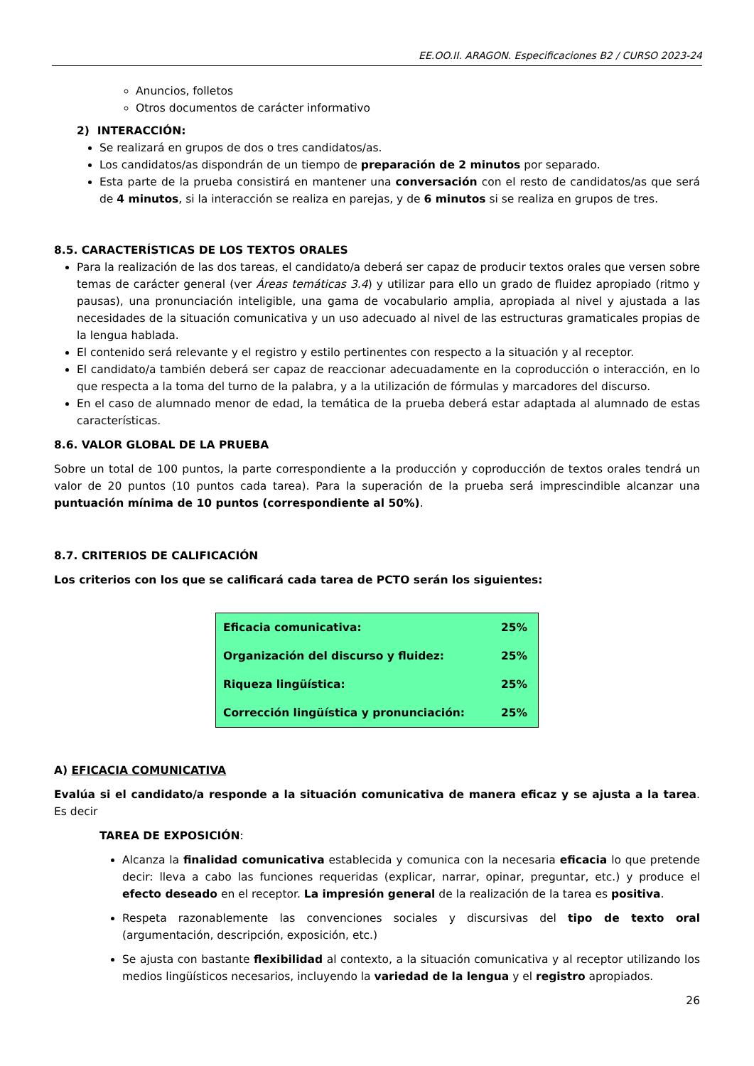EE.OO.II. ARAGON. Especificaciones B2 / CURSO 2023-24
Anuncios, folletos
Otros documentos de carácter informativo
2) INTERACCIÓN:
Se realizará en grupos de dos o tres candidatos/as.
Los candidatos/as dispondrán de un tiempo de preparación de 2 minutos por separado.
Esta parte de la prueba consistirá en mantener una conversación con el resto de candidatos/as que será de 4 minutos, si la interacción se realiza en parejas, y de 6 minutos si se realiza en grupos de tres.
8.5. CARACTERÍSTICAS DE LOS TEXTOS ORALES
Para la realización de las dos tareas, el candidato/a deberá ser capaz de producir textos orales que versen sobre temas de carácter general (ver Áreas temáticas 3.4) y utilizar para ello un grado de fluidez apropiado (ritmo y pausas), una pronunciación inteligible, una gama de vocabulario amplia, apropiada al nivel y ajustada a las necesidades de la situación comunicativa y un uso adecuado al nivel de las estructuras gramaticales propias de la lengua hablada.
El contenido será relevante y el registro y estilo pertinentes con respecto a la situación y al receptor.
El candidato/a también deberá ser capaz de reaccionar adecuadamente en la coproducción o interacción, en lo que respecta a la toma del turno de la palabra, y a la utilización de fórmulas y marcadores del discurso.
En el caso de alumnado menor de edad, la temática de la prueba deberá estar adaptada al alumnado de estas características.
8.6. VALOR GLOBAL DE LA PRUEBA
Sobre un total de 100 puntos, la parte correspondiente a la producción y coproducción de textos orales tendrá un valor de 20 puntos (10 puntos cada tarea). Para la superación de la prueba será imprescindible alcanzar una puntuación mínima de 10 puntos (correspondiente al 50%).
8.7. CRITERIOS DE CALIFICACIÓN
Los criterios con los que se calificará cada tarea de PCTO serán los siguientes:
| Eficacia comunicativa: | 25% |
| Organización del discurso y fluidez: | 25% |
| Riqueza lingüística: | 25% |
| Corrección lingüística y pronunciación: | 25% |
A) EFICACIA COMUNICATIVA
Evalúa si el candidato/a responde a la situación comunicativa de manera eficaz y se ajusta a la tarea. Es decir
TAREA DE EXPOSICIÓN:
Alcanza la finalidad comunicativa establecida y comunica con la necesaria eficacia lo que pretende decir: lleva a cabo las funciones requeridas (explicar, narrar, opinar, preguntar, etc.) y produce el efecto deseado en el receptor. La impresión general de la realización de la tarea es positiva.
Respeta razonablemente las convenciones sociales y discursivas del tipo de texto oral (argumentación, descripción, exposición, etc.)
Se ajusta con bastante flexibilidad al contexto, a la situación comunicativa y al receptor utilizando los medios lingüísticos necesarios, incluyendo la variedad de la lengua y el registro apropiados.
26